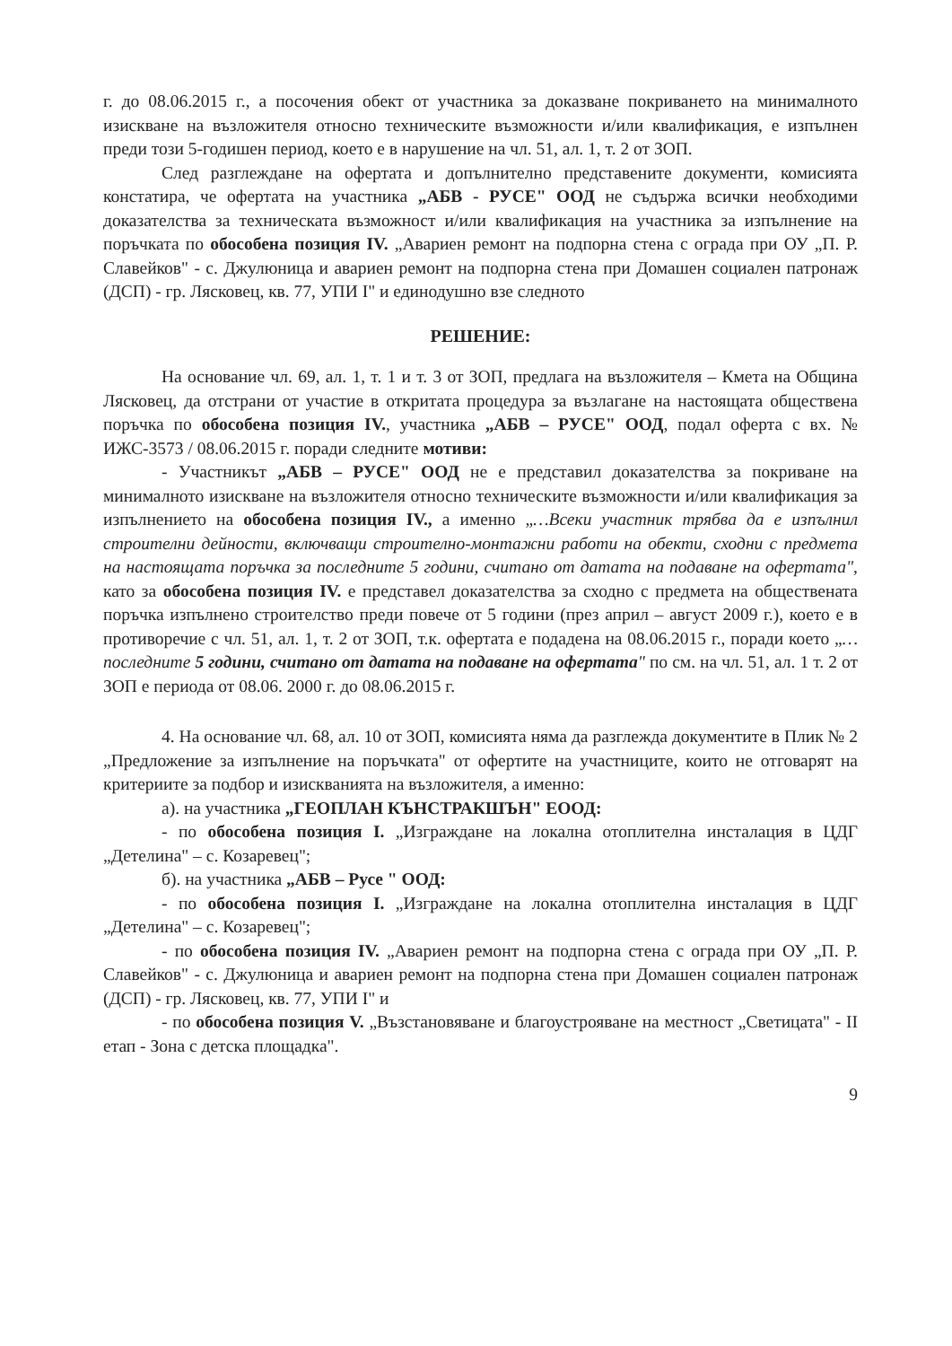г. до 08.06.2015 г., а посочения обект от участника за доказване покриването на минималното изискване на възложителя относно техническите възможности и/или квалификация, е изпълнен преди този 5-годишен период, което е в нарушение на чл. 51, ал. 1, т. 2 от ЗОП.
След разглеждане на офертата и допълнително представените документи, комисията констатира, че офертата на участника „АБВ - РУСЕ" ООД не съдържа всички необходими доказателства за техническата възможност и/или квалификация на участника за изпълнение на поръчката по обособена позиция IV. „Авариен ремонт на подпорна стена с ограда при ОУ „П. Р. Славейков" - с. Джулюница и авариен ремонт на подпорна стена при Домашен социален патронаж (ДСП) - гр. Лясковец, кв. 77, УПИ I" и единодушно взе следното
РЕШЕНИЕ:
На основание чл. 69, ал. 1, т. 1 и т. 3 от ЗОП, предлага на възложителя – Кмета на Община Лясковец, да отстрани от участие в откритата процедура за възлагане на настоящата обществена поръчка по обособена позиция IV., участника „АБВ – РУСЕ" ООД, подал оферта с вх. № ИЖС-3573 / 08.06.2015 г. поради следните мотиви:
- Участникът „АБВ – РУСЕ" ООД не е представил доказателства за покриване на минималното изискване на възложителя относно техническите възможности и/или квалификация за изпълнението на обособена позиция IV., а именно „…Всеки участник трябва да е изпълнил строителни дейности, включващи строително-монтажни работи на обекти, сходни с предмета на настоящата поръчка за последните 5 години, считано от датата на подаване на офертата", като за обособена позиция IV. е представел доказателства за сходно с предмета на обществената поръчка изпълнено строителство преди повече от 5 години (през април – август 2009 г.), което е в противоречие с чл. 51, ал. 1, т. 2 от ЗОП, т.к. офертата е подадена на 08.06.2015 г., поради което „…последните 5 години, считано от датата на подаване на офертата" по см. на чл. 51, ал. 1 т. 2 от ЗОП е периода от 08.06. 2000 г. до 08.06.2015 г.
4. На основание чл. 68, ал. 10 от ЗОП, комисията няма да разглежда документите в Плик № 2 „Предложение за изпълнение на поръчката" от офертите на участниците, които не отговарят на критериите за подбор и изискванията на възложителя, а именно:
а). на участника „ГЕОПЛАН КЪНСТРАКШЪН" ЕООД:
- по обособена позиция I. „Изграждане на локална отоплителна инсталация в ЦДГ „Детелина" – с. Козаревец";
б). на участника „АБВ – Русе " ООД:
- по обособена позиция I. „Изграждане на локална отоплителна инсталация в ЦДГ „Детелина" – с. Козаревец";
- по обособена позиция IV. „Авариен ремонт на подпорна стена с ограда при ОУ „П. Р. Славейков" - с. Джулюница и авариен ремонт на подпорна стена при Домашен социален патронаж (ДСП) - гр. Лясковец, кв. 77, УПИ I" и
- по обособена позиция V. „Възстановяване и благоустрояване на местност „Светицата" - II етап - Зона с детска площадка".
9